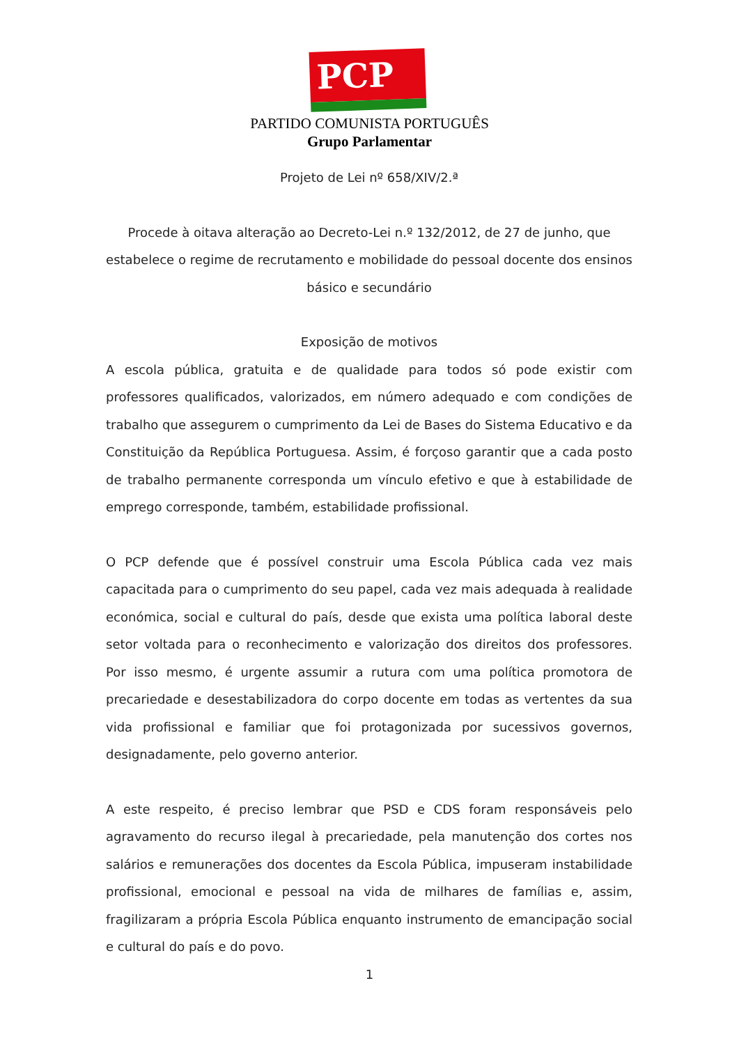PCP ☆☭
PARTIDO COMUNISTA PORTUGUÊS
Grupo Parlamentar
Projeto de Lei nº 658/XIV/2.ª
Procede à oitava alteração ao Decreto-Lei n.º 132/2012, de 27 de junho, que estabelece o regime de recrutamento e mobilidade do pessoal docente dos ensinos básico e secundário
Exposição de motivos
A escola pública, gratuita e de qualidade para todos só pode existir com professores qualificados, valorizados, em número adequado e com condições de trabalho que assegurem o cumprimento da Lei de Bases do Sistema Educativo e da Constituição da República Portuguesa. Assim, é forçoso garantir que a cada posto de trabalho permanente corresponda um vínculo efetivo e que à estabilidade de emprego corresponde, também, estabilidade profissional.
O PCP defende que é possível construir uma Escola Pública cada vez mais capacitada para o cumprimento do seu papel, cada vez mais adequada à realidade económica, social e cultural do país, desde que exista uma política laboral deste setor voltada para o reconhecimento e valorização dos direitos dos professores. Por isso mesmo, é urgente assumir a rutura com uma política promotora de precariedade e desestabilizadora do corpo docente em todas as vertentes da sua vida profissional e familiar que foi protagonizada por sucessivos governos, designadamente, pelo governo anterior.
A este respeito, é preciso lembrar que PSD e CDS foram responsáveis pelo agravamento do recurso ilegal à precariedade, pela manutenção dos cortes nos salários e remunerações dos docentes da Escola Pública, impuseram instabilidade profissional, emocional e pessoal na vida de milhares de famílias e, assim, fragilizaram a própria Escola Pública enquanto instrumento de emancipação social e cultural do país e do povo.
1